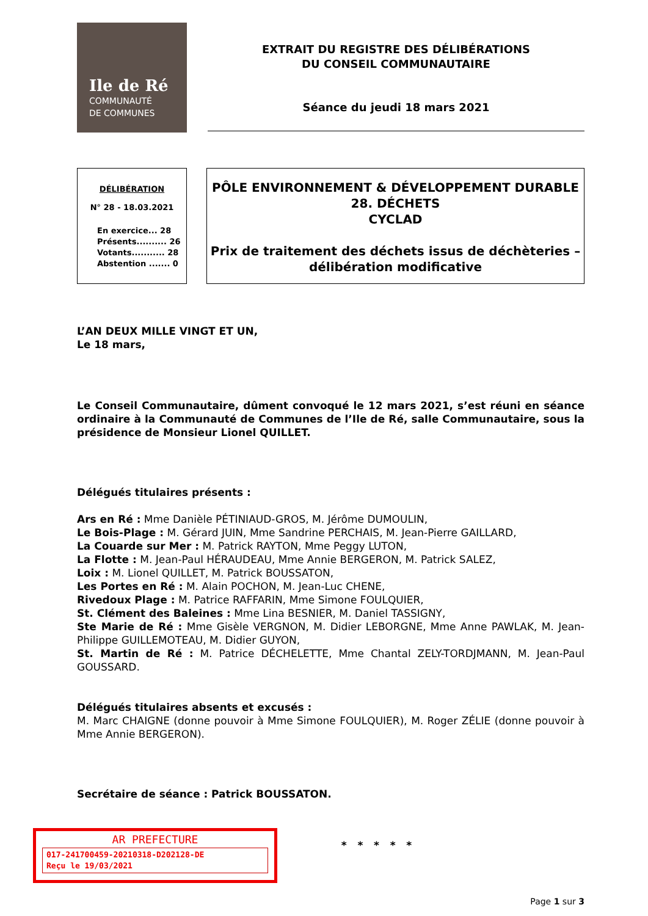Ile de Ré
COMMUNAUTÉ
DE COMMUNES
EXTRAIT DU REGISTRE DES DÉLIBÉRATIONS
DU CONSEIL COMMUNAUTAIRE
Séance du jeudi 18 mars 2021
DÉLIBÉRATION
N° 28 - 18.03.2021
En exercice... 28
Présents.......... 26
Votants........... 28
Abstention ....... 0
PÔLE ENVIRONNEMENT & DÉVELOPPEMENT DURABLE
28. DÉCHETS
CYCLAD
Prix de traitement des déchets issus de déchèteries –
délibération modificative
L’AN DEUX MILLE VINGT ET UN,
Le 18 mars,
Le Conseil Communautaire, dûment convoqué le 12 mars 2021, s’est réuni en séance ordinaire à la Communauté de Communes de l’Ile de Ré, salle Communautaire, sous la présidence de Monsieur Lionel QUILLET.
Délégués titulaires présents :
Ars en Ré : Mme Danièle PÉTINIAUD-GROS, M. Jérôme DUMOULIN,
Le Bois-Plage : M. Gérard JUIN, Mme Sandrine PERCHAIS, M. Jean-Pierre GAILLARD,
La Couarde sur Mer : M. Patrick RAYTON, Mme Peggy LUTON,
La Flotte : M. Jean-Paul HÉRAUDEAU, Mme Annie BERGERON, M. Patrick SALEZ,
Loix : M. Lionel QUILLET, M. Patrick BOUSSATON,
Les Portes en Ré : M. Alain POCHON, M. Jean-Luc CHENE,
Rivedoux Plage : M. Patrice RAFFARIN, Mme Simone FOULQUIER,
St. Clément des Baleines : Mme Lina BESNIER, M. Daniel TASSIGNY,
Ste Marie de Ré : Mme Gisèle VERGNON, M. Didier LEBORGNE, Mme Anne PAWLAK, M. Jean-Philippe GUILLEMOTEAU, M. Didier GUYON,
St. Martin de Ré : M. Patrice DÉCHELETTE, Mme Chantal ZELY-TORDJMANN, M. Jean-Paul GOUSSARD.
Délégués titulaires absents et excusés :
M. Marc CHAIGNE (donne pouvoir à Mme Simone FOULQUIER), M. Roger ZÉLIE (donne pouvoir à Mme Annie BERGERON).
Secrétaire de séance : Patrick BOUSSATON.
* * * * *
Page 1 sur 3
AR PREFECTURE
017-241700459-20210318-D202128-DE
Reçu le 19/03/2021